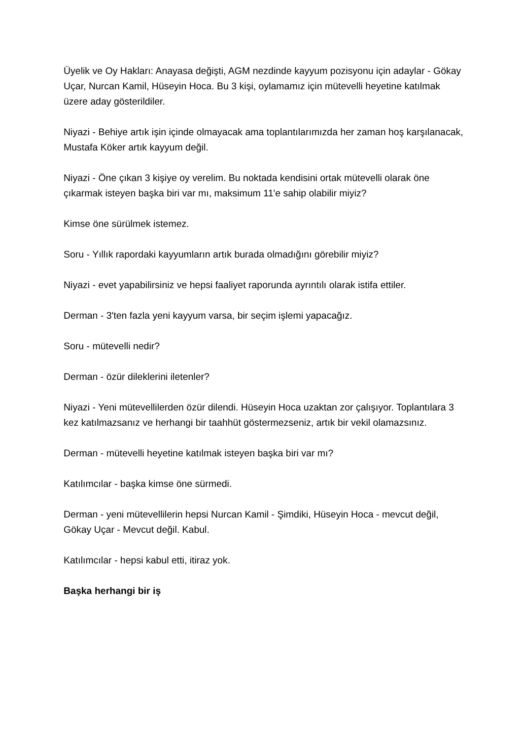Üyelik ve Oy Hakları: Anayasa değişti, AGM nezdinde kayyum pozisyonu için adaylar - Gökay Uçar, Nurcan Kamil, Hüseyin Hoca. Bu 3 kişi, oylamamız için mütevelli heyetine katılmak üzere aday gösterildiler.
Niyazi - Behiye artık işin içinde olmayacak ama toplantılarımızda her zaman hoş karşılanacak, Mustafa Köker artık kayyum değil.
Niyazi - Öne çıkan 3 kişiye oy verelim. Bu noktada kendisini ortak mütevelli olarak öne çıkarmak isteyen başka biri var mı, maksimum 11'e sahip olabilir miyiz?
Kimse öne sürülmek istemez.
Soru - Yıllık rapordaki kayyumların artık burada olmadığını görebilir miyiz?
Niyazi - evet yapabilirsiniz ve hepsi faaliyet raporunda ayrıntılı olarak istifa ettiler.
Derman - 3'ten fazla yeni kayyum varsa, bir seçim işlemi yapacağız.
Soru - mütevelli nedir?
Derman - özür dileklerini iletenler?
Niyazi - Yeni mütevellilerden özür dilendi. Hüseyin Hoca uzaktan zor çalışıyor. Toplantılara 3 kez katılmazsanız ve herhangi bir taahhüt göstermezseniz, artık bir vekil olamazsınız.
Derman - mütevelli heyetine katılmak isteyen başka biri var mı?
Katılımcılar - başka kimse öne sürmedi.
Derman - yeni mütevellilerin hepsi Nurcan Kamil - Şimdiki, Hüseyin Hoca - mevcut değil, Gökay Uçar - Mevcut değil. Kabul.
Katılımcılar - hepsi kabul etti, itiraz yok.
Başka herhangi bir iş